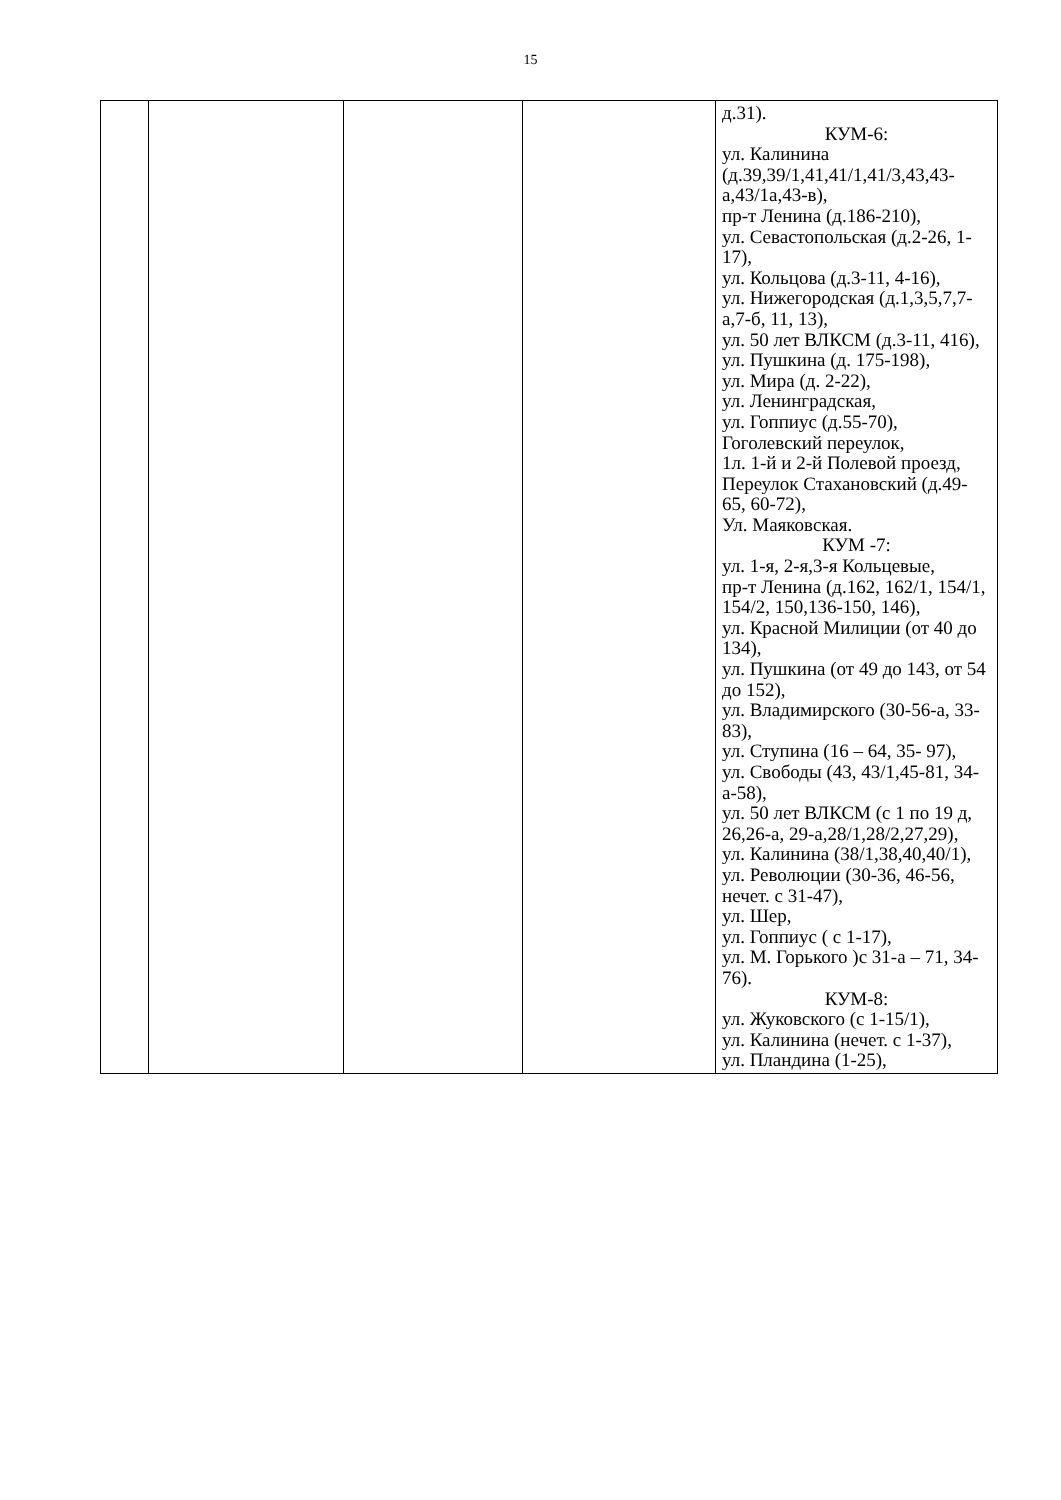15
| | | | | д.31). КУМ-6: ул. Калинина (д.39,39/1,41,41/1,41/3,43,43-а,43/1а,43-в), пр-т Ленина (д.186-210), ул. Севастопольская (д.2-26, 1-17), ул. Кольцова (д.3-11, 4-16), ул. Нижегородская (д.1,3,5,7,7-а,7-б, 11, 13), ул. 50 лет ВЛКСМ (д.3-11, 416), ул. Пушкина (д. 175-198), ул. Мира (д. 2-22), ул. Ленинградская, ул. Гоппиус (д.55-70), Гоголевский переулок, 1л. 1-й и 2-й Полевой проезд, Переулок Стахановский (д.49-65, 60-72), Ул. Маяковская. КУМ -7: ул. 1-я, 2-я,3-я Кольцевые, пр-т Ленина (д.162, 162/1, 154/1, 154/2, 150,136-150, 146), ул. Красной Милиции (от 40 до 134), ул. Пушкина (от 49 до 143, от 54 до 152), ул. Владимирского (30-56-а, 33-83), ул. Ступина (16 – 64, 35- 97), ул. Свободы (43, 43/1,45-81, 34-а-58), ул. 50 лет ВЛКСМ (с 1 по 19 д, 26,26-а, 29-а,28/1,28/2,27,29), ул. Калинина (38/1,38,40,40/1), ул. Революции (30-36, 46-56, нечет. с 31-47), ул. Шер, ул. Гоппиус ( с 1-17), ул. М. Горького )с 31-а – 71, 34-76). КУМ-8: ул. Жуковского (с 1-15/1), ул. Калинина (нечет. с 1-37), ул. Пландина (1-25), |